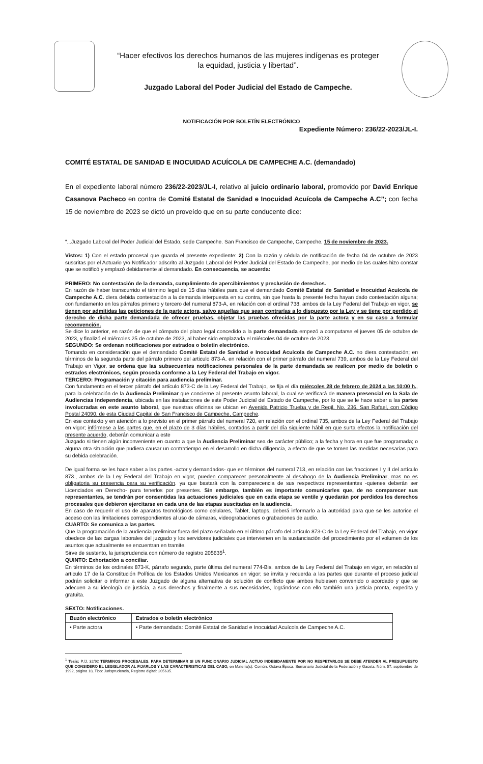“Hacer efectivos los derechos humanos de las mujeres indígenas es proteger
la equidad, justicia y libertad”.
Juzgado Laboral del Poder Judicial del Estado de Campeche.
NOTIFICACIÓN POR BOLETÍN ELECTRÓNICO
Expediente Número: 236/22-2023/JL-I.
COMITÉ ESTATAL DE SANIDAD E INOCUIDAD ACUÍCOLA DE CAMPECHE A.C. (demandado)
En el expediente laboral número 236/22-2023/JL-I, relativo al juicio ordinario laboral, promovido por David Enrique Casanova Pacheco en contra de Comité Estatal de Sanidad e Inocuidad Acuícola de Campeche A.C”; con fecha 15 de noviembre de 2023 se dictó un proveído que en su parte conducente dice:
“...Juzgado Laboral del Poder Judicial del Estado, sede Campeche. San Francisco de Campeche, Campeche, 15 de noviembre de 2023.
Vistos: 1) Con el estado procesal que guarda el presente expediente: 2) Con la razón y cédula de notificación de fecha 04 de octubre de 2023 suscritas por el Actuario y/o Notificador adscrito al Juzgado Laboral del Poder Judicial del Estado de Campeche, por medio de las cuales hizo constar que se notificó y emplazó debidamente al demandado. En consecuencia, se acuerda:
PRIMERO: No contestación de la demanda, cumplimiento de apercibimientos y preclusión de derechos.
En razón de haber transcurrido el término legal de 15 días hábiles para que el demandado Comité Estatal de Sanidad e Inocuidad Acuícola de Campeche A.C. diera debida contestación a la demanda interpuesta en su contra, sin que hasta la presente fecha hayan dado contestación alguna; con fundamento en los párrafos primero y tercero del numeral 873-A, en relación con el ordinal 738, ambos de la Ley Federal del Trabajo en vigor, se tienen por admitidas las peticiones de la parte actora, salvo aquellas que sean contrarías a lo dispuesto por la Ley y se tiene por perdido el derecho de dicha parte demandada de ofrecer pruebas, objetar las pruebas ofrecidas por la parte actora y en su caso a formular reconvención.
Se dice lo anterior, en razón de que el cómputo del plazo legal concedido a la parte demandada empezó a computarse el jueves 05 de octubre de 2023, y finalizó el miércoles 25 de octubre de 2023, al haber sido emplazada el miércoles 04 de octubre de 2023.
SEGUNDO: Se ordenan notificaciones por estrados o boletín electrónico.
Tomando en consideración que el demandado Comité Estatal de Sanidad e Inocuidad Acuícola de Campeche A.C. no diera contestación; en términos de la segunda parte del párrafo primero del articulo 873-A. en relación con el primer párrafo del numeral 739, ambos de la Ley Federal del Trabajo en Vigor, se ordena que las subsecuentes notificaciones personales de la parte demandada se realicen por medio de boletín o estrados electrónicos, según proceda conforme a la Ley Federal del Trabajo en vigor.
TERCERO: Programación y citación para audiencia preliminar.
Con fundamento en el tercer párrafo del artículo 873-C de la Ley Federal del Trabajo, se fija el día miércoles 28 de febrero de 2024 a las 10:00 h., para la celebración de la Audiencia Preliminar que concierne al presente asunto laboral, la cual se verificará de manera presencial en la Sala de Audiencias Independencia, ubicada en las instalaciones de este Poder Judicial del Estado de Campeche, por lo que se le hace saber a las partes involucradas en este asunto laboral, que nuestras oficinas se ubican en Avenida Patricio Trueba y de Regil. No. 236, San Rafael, con Código Postal 24090, de esta Ciudad Capital de San Francisco de Campeche, Campeche.
En ese contexto y en atención a lo previsto en el primer párrafo del numeral 720, en relación con el ordinal 735, ambos de la Ley Federal del Trabajo en vigor; infórmese a las partes que, en el plazo de 3 días hábiles, contados a partir del día siguiente hábil en que surta efectos la notificación del presente acuerdo, deberán comunicar a este
Juzgado si tienen algún inconveniente en cuanto a que la Audiencia Preliminar sea de carácter público; a la fecha y hora en que fue programada; o alguna otra situación que pudiera causar un contratiempo en el desarrollo en dicha diligencia, a efecto de que se tomen las medidas necesarias para su debida celebración.
De igual forma se les hace saber a las partes -actor y demandados- que en términos del numeral 713, en relación con las fracciones I y II del artículo 873., ambos de la Ley Federal del Trabajo en vigor, pueden comparecer personalmente al desahogo de la Audiencia Preliminar, mas no es obligatoria su presencia para su verificación. ya que bastará con la comparecencia de sus respectivos representantes -quienes deberán ser Licenciados en Derecho- para tenerlos por presentes. Sin embargo, también es importante comunicarles que, de no comparecer sus representantes, se tendrán por consentidas las actuaciones judiciales que en cada etapa se ventile y quedarán por perdidos los derechos procesales que debieron ejercitarse en cada una de las etapas suscitadas en la audiencia.
En caso de requerir el uso de aparatos tecnológicos como celulares, Tablet, laptops, deberá informarlo a la autoridad para que se les autorice el acceso con las limitaciones correspondientes al uso de cámaras, videograbaciones o grabaciones de audio.
CUARTO: Se comunica a las partes.
Que la programación de la audiencia preliminar fuera del plazo señalado en el último párrafo del artículo 873-C de la Ley Federal del Trabajo, en vigor obedece de las cargas laborales del juzgado y los servidores judiciales que intervienen en la sustanciación del procedimiento por el volumen de los asuntos que actualmente se encuentran en tramite.
Sirve de sustento, la jurisprudencia con número de registro 205635<sup>1</sup>.
QUINTO: Exhortación a conciliar.
En términos de los ordinales 873-K, párrafo segundo, parte última del numeral 774-Bis. ambos de la Ley Federal del Trabajo en vigor, en relación al articulo 17 de la Constitución Política de los Estados Unidos Mexicanos en vigor; se invita y recuerda a las partes que durante el proceso judicial podrán solicitar o informar a este Juzgado de alguna alternativa de solución de conflicto que ambos hubiesen convenido o acordado y que se adecuen a su ideología de justicia, a sus derechos y finalmente a sus necesidades, lográndose con ello también una justicia pronta, expedita y gratuita.
SEXTO: Notificaciones.
| Buzón electrónico | Estrados o boletín electrónico |
| --- | --- |
| • Parte actora | • Parte demandada: Comité Estatal de Sanidad e Inocuidad Acuícola de Campeche A.C. |
<sup>1</sup> Tesis: P./J. 32/92 TERMINOS PROCESALES. PARA DETERMINAR SI UN FUNCIONARIO JUDICIAL ACTUO INDEBIDAMENTE POR NO RESPETARLOS SE DEBE ATENDER AL PRESUPUESTO QUE CONSIDERO EL LEGISLADOR AL FIJARLOS Y LAS CARACTERISTICAS DEL CASO, en Materia(s): Común, Octava Época, Semanario Judicial de la Federación y Gaceta, Núm. 57, septiembre de 1992, página 18, Tipo: Jurisprudencia, Registro digital: 205635.